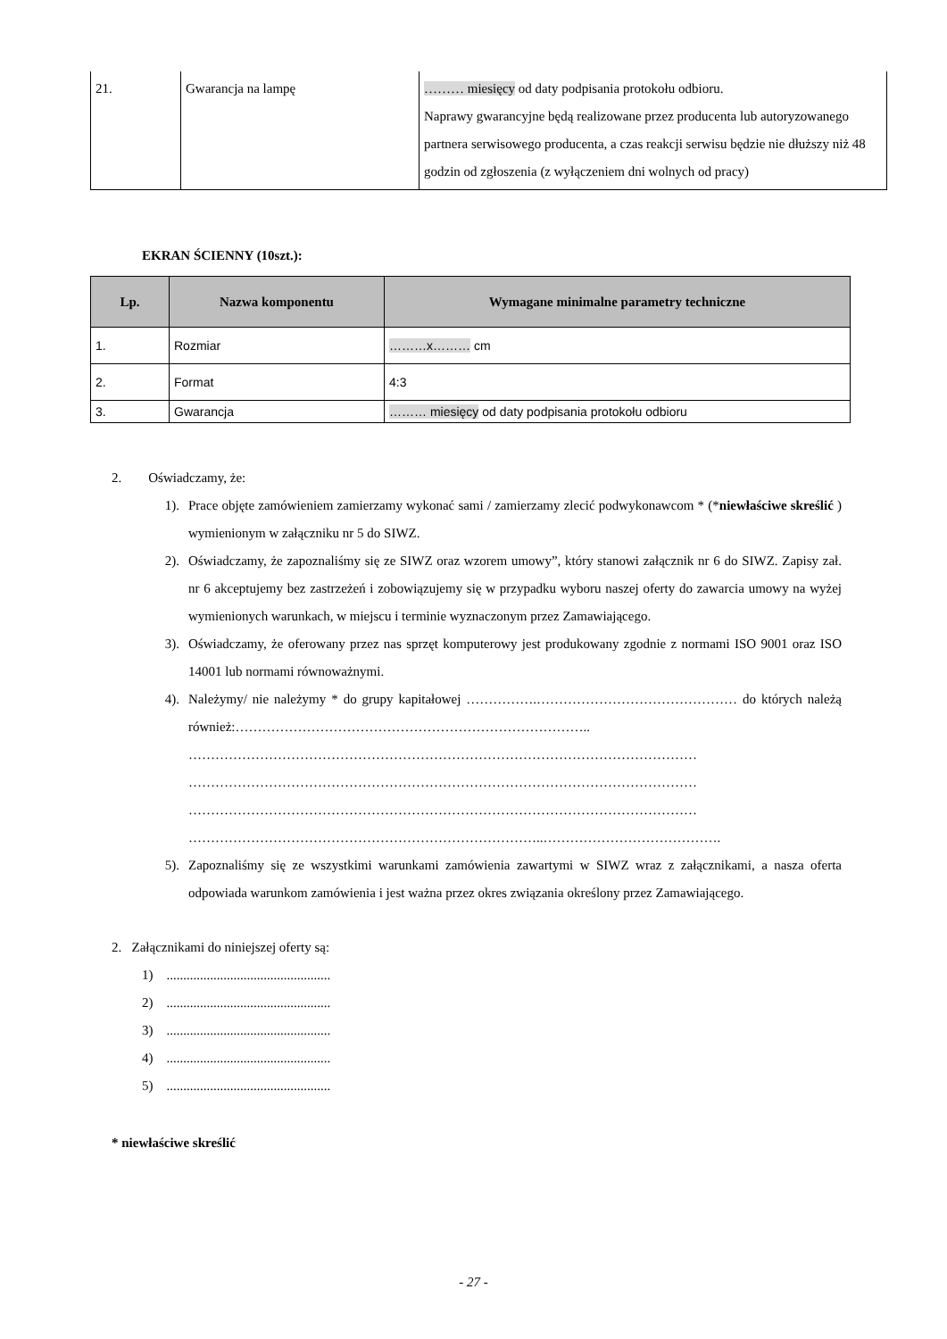| 21. | Gwarancja na lampę | ……… miesięcy od daty podpisania protokołu odbioru. Naprawy gwarancyjne będą realizowane przez producenta lub autoryzowanego partnera serwisowego producenta, a czas reakcji serwisu będzie nie dłuższy niż 48 godzin od zgłoszenia (z wyłączeniem dni wolnych od pracy) |
EKRAN ŚCIENNY (10szt.):
| Lp. | Nazwa komponentu | Wymagane minimalne parametry techniczne |
| --- | --- | --- |
| 1. | Rozmiar | ………x……… cm |
| 2. | Format | 4:3 |
| 3. | Gwarancja | ……… miesięcy od daty podpisania protokołu odbioru |
2. Oświadczamy, że:
1). Prace objęte zamówieniem zamierzamy wykonać sami / zamierzamy zlecić podwykonawcom * (*niewłaściwe skreślić ) wymienionym w załączniku nr 5 do SIWZ.
2). Oświadczamy, że zapoznaliśmy się ze SIWZ oraz wzorem umowy”, który stanowi załącznik nr 6 do SIWZ. Zapisy zał. nr 6 akceptujemy bez zastrzeżeń i zobowiązujemy się w przypadku wyboru naszej oferty do zawarcia umowy na wyżej wymienionych warunkach, w miejscu i terminie wyznaczonym przez Zamawiającego.
3). Oświadczamy, że oferowany przez nas sprzęt komputerowy jest produkowany zgodnie z normami ISO 9001 oraz ISO 14001 lub normami równoważnymi.
4). Należymy/ nie należymy * do grupy kapitałowej …………….……………………………………… do których należą również:……………………………………………………………………..
……………………………………………………………………………………………………
……………………………………………………………………………………………………
……………………………………………………………………………………………………
……………………………………………………………………..………………………………….
5). Zapoznaliśmy się ze wszystkimi warunkami zamówienia zawartymi w SIWZ wraz z załącznikami, a nasza oferta odpowiada warunkom zamówienia i jest ważna przez okres związania określony przez Zamawiającego.
2. Załącznikami do niniejszej oferty są:
1) .................................................
2) .................................................
3) .................................................
4) .................................................
5) .................................................
* niewłaściwe skreślić
- 27 -